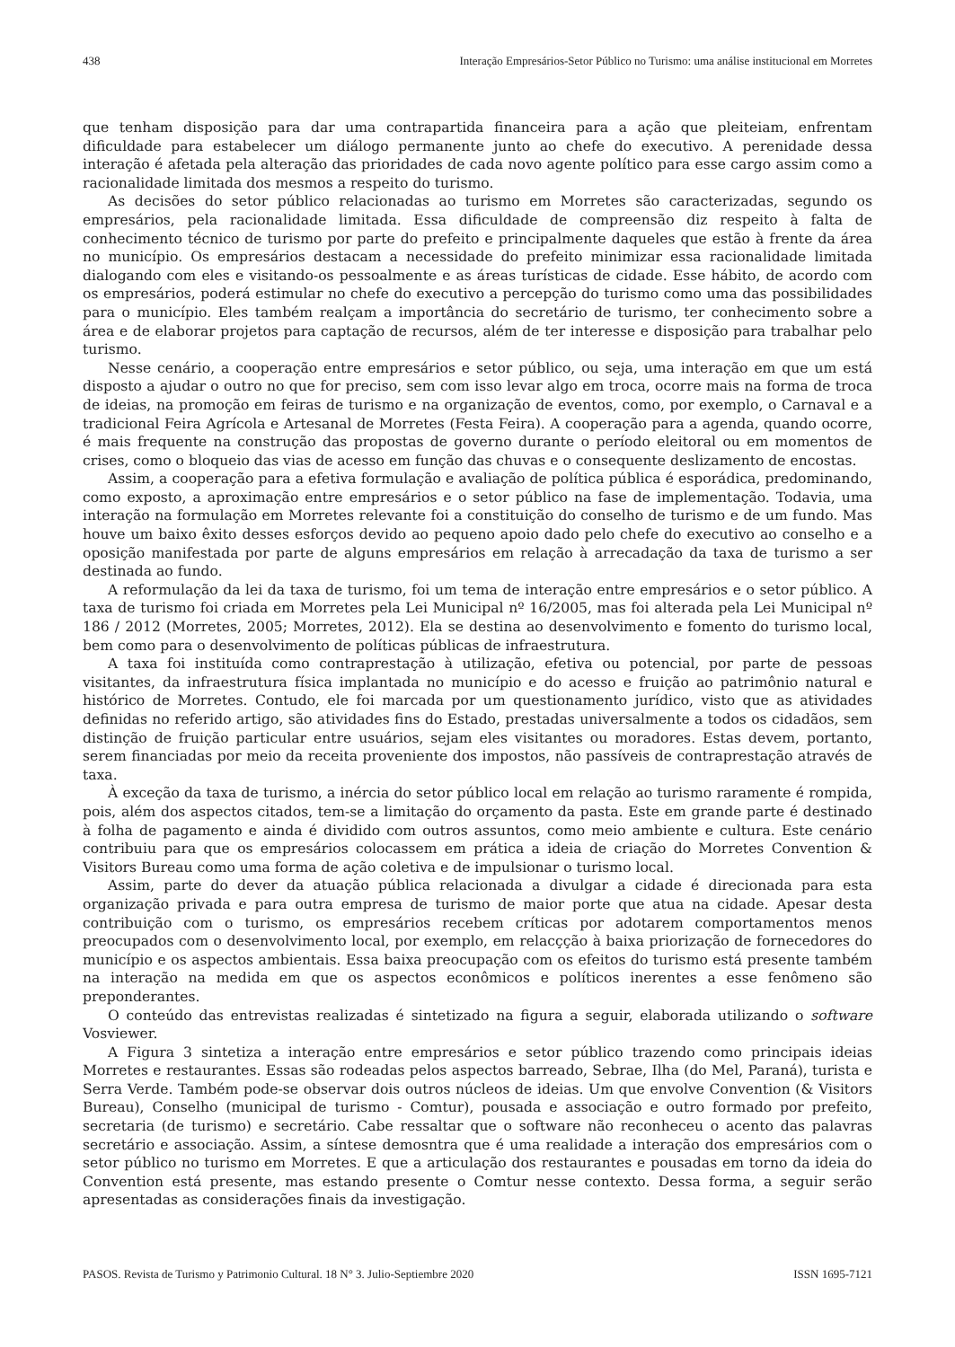438 Interação Empresários-Setor Público no Turismo: uma análise institucional em Morretes
que tenham disposição para dar uma contrapartida financeira para a ação que pleiteiam, enfrentam dificuldade para estabelecer um diálogo permanente junto ao chefe do executivo. A perenidade dessa interação é afetada pela alteração das prioridades de cada novo agente político para esse cargo assim como a racionalidade limitada dos mesmos a respeito do turismo.
As decisões do setor público relacionadas ao turismo em Morretes são caracterizadas, segundo os empresários, pela racionalidade limitada. Essa dificuldade de compreensão diz respeito à falta de conhecimento técnico de turismo por parte do prefeito e principalmente daqueles que estão à frente da área no município. Os empresários destacam a necessidade do prefeito minimizar essa racionalidade limitada dialogando com eles e visitando-os pessoalmente e as áreas turísticas de cidade. Esse hábito, de acordo com os empresários, poderá estimular no chefe do executivo a percepção do turismo como uma das possibilidades para o município. Eles também realçam a importância do secretário de turismo, ter conhecimento sobre a área e de elaborar projetos para captação de recursos, além de ter interesse e disposição para trabalhar pelo turismo.
Nesse cenário, a cooperação entre empresários e setor público, ou seja, uma interação em que um está disposto a ajudar o outro no que for preciso, sem com isso levar algo em troca, ocorre mais na forma de troca de ideias, na promoção em feiras de turismo e na organização de eventos, como, por exemplo, o Carnaval e a tradicional Feira Agrícola e Artesanal de Morretes (Festa Feira). A cooperação para a agenda, quando ocorre, é mais frequente na construção das propostas de governo durante o período eleitoral ou em momentos de crises, como o bloqueio das vias de acesso em função das chuvas e o consequente deslizamento de encostas.
Assim, a cooperação para a efetiva formulação e avaliação de política pública é esporádica, predominando, como exposto, a aproximação entre empresários e o setor público na fase de implementação. Todavia, uma interação na formulação em Morretes relevante foi a constituição do conselho de turismo e de um fundo. Mas houve um baixo êxito desses esforços devido ao pequeno apoio dado pelo chefe do executivo ao conselho e a oposição manifestada por parte de alguns empresários em relação à arrecadação da taxa de turismo a ser destinada ao fundo.
A reformulação da lei da taxa de turismo, foi um tema de interação entre empresários e o setor público. A taxa de turismo foi criada em Morretes pela Lei Municipal nº 16/2005, mas foi alterada pela Lei Municipal nº 186 / 2012 (Morretes, 2005; Morretes, 2012). Ela se destina ao desenvolvimento e fomento do turismo local, bem como para o desenvolvimento de políticas públicas de infraestrutura.
A taxa foi instituída como contraprestação à utilização, efetiva ou potencial, por parte de pessoas visitantes, da infraestrutura física implantada no município e do acesso e fruição ao patrimônio natural e histórico de Morretes. Contudo, ele foi marcada por um questionamento jurídico, visto que as atividades definidas no referido artigo, são atividades fins do Estado, prestadas universalmente a todos os cidadãos, sem distinção de fruição particular entre usuários, sejam eles visitantes ou moradores. Estas devem, portanto, serem financiadas por meio da receita proveniente dos impostos, não passíveis de contraprestação através de taxa.
À exceção da taxa de turismo, a inércia do setor público local em relação ao turismo raramente é rompida, pois, além dos aspectos citados, tem-se a limitação do orçamento da pasta. Este em grande parte é destinado à folha de pagamento e ainda é dividido com outros assuntos, como meio ambiente e cultura. Este cenário contribuiu para que os empresários colocassem em prática a ideia de criação do Morretes Convention & Visitors Bureau como uma forma de ação coletiva e de impulsionar o turismo local.
Assim, parte do dever da atuação pública relacionada a divulgar a cidade é direcionada para esta organização privada e para outra empresa de turismo de maior porte que atua na cidade. Apesar desta contribuição com o turismo, os empresários recebem críticas por adotarem comportamentos menos preocupados com o desenvolvimento local, por exemplo, em relacçção à baixa priorização de fornecedores do município e os aspectos ambientais. Essa baixa preocupação com os efeitos do turismo está presente também na interação na medida em que os aspectos econômicos e políticos inerentes a esse fenômeno são preponderantes.
O conteúdo das entrevistas realizadas é sintetizado na figura a seguir, elaborada utilizando o software Vosviewer.
A Figura 3 sintetiza a interação entre empresários e setor público trazendo como principais ideias Morretes e restaurantes. Essas são rodeadas pelos aspectos barreado, Sebrae, Ilha (do Mel, Paraná), turista e Serra Verde. Também pode-se observar dois outros núcleos de ideias. Um que envolve Convention (& Visitors Bureau), Conselho (municipal de turismo - Comtur), pousada e associação e outro formado por prefeito, secretaria (de turismo) e secretário. Cabe ressaltar que o software não reconheceu o acento das palavras secretário e associação. Assim, a síntese demosntra que é uma realidade a interação dos empresários com o setor público no turismo em Morretes. E que a articulação dos restaurantes e pousadas em torno da ideia do Convention está presente, mas estando presente o Comtur nesse contexto. Dessa forma, a seguir serão apresentadas as considerações finais da investigação.
PASOS. Revista de Turismo y Patrimonio Cultural. 18 N° 3. Julio-Septiembre 2020 ISSN 1695-7121